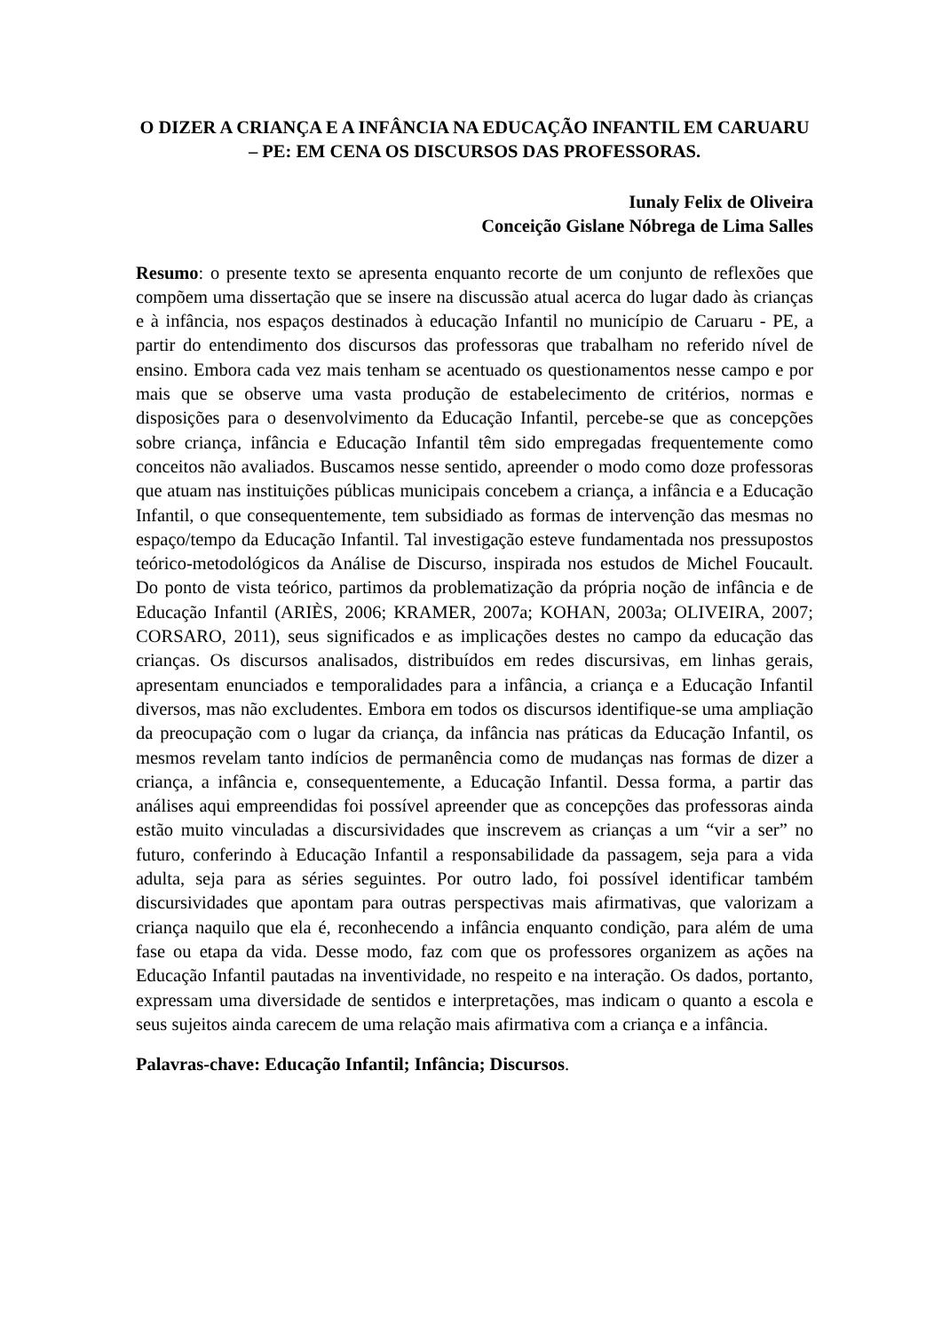O DIZER A CRIANÇA E A INFÂNCIA NA EDUCAÇÃO INFANTIL EM CARUARU – PE: EM CENA OS DISCURSOS DAS PROFESSORAS.
Iunaly Felix de Oliveira
Conceição Gislane Nóbrega de Lima Salles
Resumo: o presente texto se apresenta enquanto recorte de um conjunto de reflexões que compõem uma dissertação que se insere na discussão atual acerca do lugar dado às crianças e à infância, nos espaços destinados à educação Infantil no município de Caruaru - PE, a partir do entendimento dos discursos das professoras que trabalham no referido nível de ensino. Embora cada vez mais tenham se acentuado os questionamentos nesse campo e por mais que se observe uma vasta produção de estabelecimento de critérios, normas e disposições para o desenvolvimento da Educação Infantil, percebe-se que as concepções sobre criança, infância e Educação Infantil têm sido empregadas frequentemente como conceitos não avaliados. Buscamos nesse sentido, apreender o modo como doze professoras que atuam nas instituições públicas municipais concebem a criança, a infância e a Educação Infantil, o que consequentemente, tem subsidiado as formas de intervenção das mesmas no espaço/tempo da Educação Infantil. Tal investigação esteve fundamentada nos pressupostos teórico-metodológicos da Análise de Discurso, inspirada nos estudos de Michel Foucault. Do ponto de vista teórico, partimos da problematização da própria noção de infância e de Educação Infantil (ARIÈS, 2006; KRAMER, 2007a; KOHAN, 2003a; OLIVEIRA, 2007; CORSARO, 2011), seus significados e as implicações destes no campo da educação das crianças. Os discursos analisados, distribuídos em redes discursivas, em linhas gerais, apresentam enunciados e temporalidades para a infância, a criança e a Educação Infantil diversos, mas não excludentes. Embora em todos os discursos identifique-se uma ampliação da preocupação com o lugar da criança, da infância nas práticas da Educação Infantil, os mesmos revelam tanto indícios de permanência como de mudanças nas formas de dizer a criança, a infância e, consequentemente, a Educação Infantil. Dessa forma, a partir das análises aqui empreendidas foi possível apreender que as concepções das professoras ainda estão muito vinculadas a discursividades que inscrevem as crianças a um “vir a ser” no futuro, conferindo à Educação Infantil a responsabilidade da passagem, seja para a vida adulta, seja para as séries seguintes. Por outro lado, foi possível identificar também discursividades que apontam para outras perspectivas mais afirmativas, que valorizam a criança naquilo que ela é, reconhecendo a infância enquanto condição, para além de uma fase ou etapa da vida. Desse modo, faz com que os professores organizem as ações na Educação Infantil pautadas na inventividade, no respeito e na interação. Os dados, portanto, expressam uma diversidade de sentidos e interpretações, mas indicam o quanto a escola e seus sujeitos ainda carecem de uma relação mais afirmativa com a criança e a infância.
Palavras-chave: Educação Infantil; Infância; Discursos.